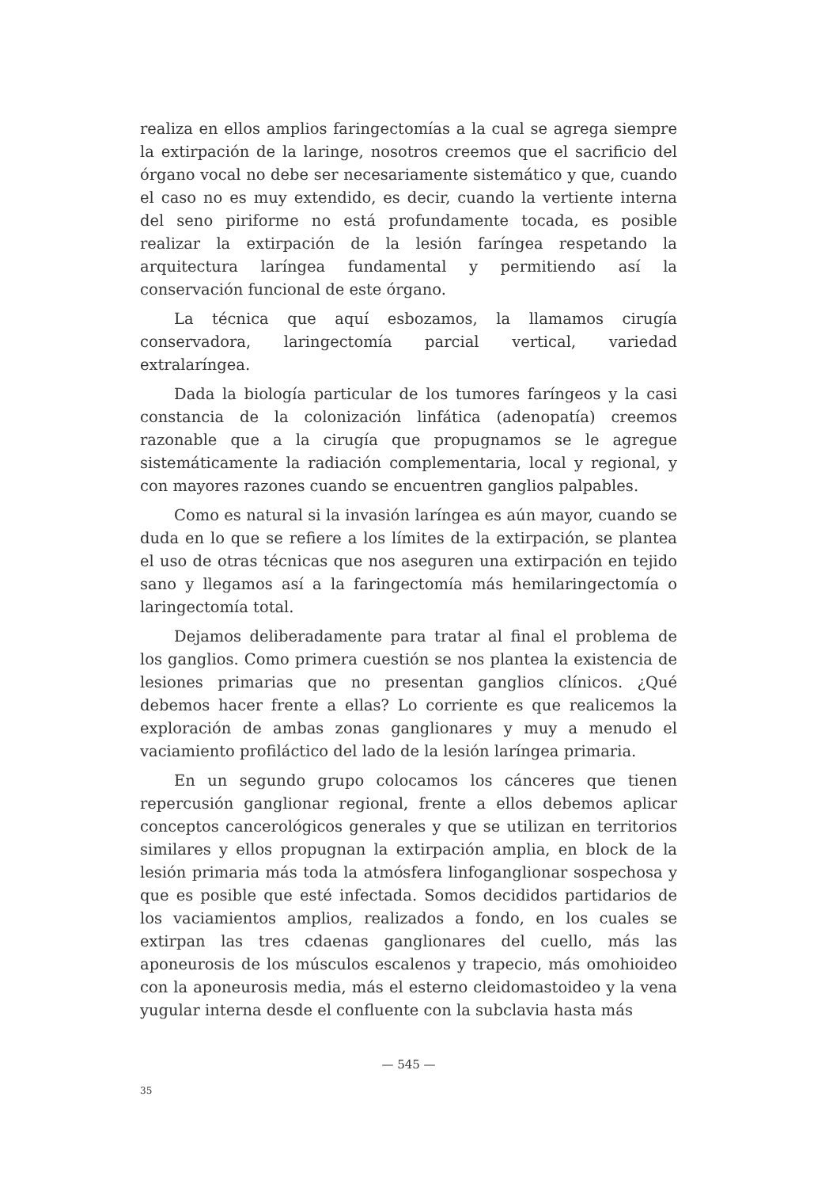realiza en ellos amplios faringectomías a la cual se agrega siempre la extirpación de la laringe, nosotros creemos que el sacrificio del órgano vocal no debe ser necesariamente sistemático y que, cuando el caso no es muy extendido, es decir, cuando la vertiente interna del seno piriforme no está profundamente tocada, es posible realizar la extirpación de la lesión faríngea respetando la arquitectura laríngea fundamental y permitiendo así la conservación funcional de este órgano.
La técnica que aquí esbozamos, la llamamos cirugía conservadora, laringectomía parcial vertical, variedad extralaríngea.
Dada la biología particular de los tumores faríngeos y la casi constancia de la colonización linfática (adenopatía) creemos razonable que a la cirugía que propugnamos se le agregue sistemáticamente la radiación complementaria, local y regional, y con mayores razones cuando se encuentren ganglios palpables.
Como es natural si la invasión laríngea es aún mayor, cuando se duda en lo que se refiere a los límites de la extirpación, se plantea el uso de otras técnicas que nos aseguren una extirpación en tejido sano y llegamos así a la faringectomía más hemilaringectomía o laringectomía total.
Dejamos deliberadamente para tratar al final el problema de los ganglios. Como primera cuestión se nos plantea la existencia de lesiones primarias que no presentan ganglios clínicos. ¿Qué debemos hacer frente a ellas? Lo corriente es que realicemos la exploración de ambas zonas ganglionares y muy a menudo el vaciamiento profiláctico del lado de la lesión laríngea primaria.
En un segundo grupo colocamos los cánceres que tienen repercusión ganglionar regional, frente a ellos debemos aplicar conceptos cancerológicos generales y que se utilizan en territorios similares y ellos propugnan la extirpación amplia, en block de la lesión primaria más toda la atmósfera linfoganglionar sospechosa y que es posible que esté infectada. Somos decididos partidarios de los vaciamientos amplios, realizados a fondo, en los cuales se extirpan las tres cdaenas ganglionares del cuello, más las aponeurosis de los músculos escalenos y trapecio, más omohioideo con la aponeurosis media, más el esterno cleidomastoideo y la vena yugular interna desde el confluente con la subclavia hasta más
— 545 —
35